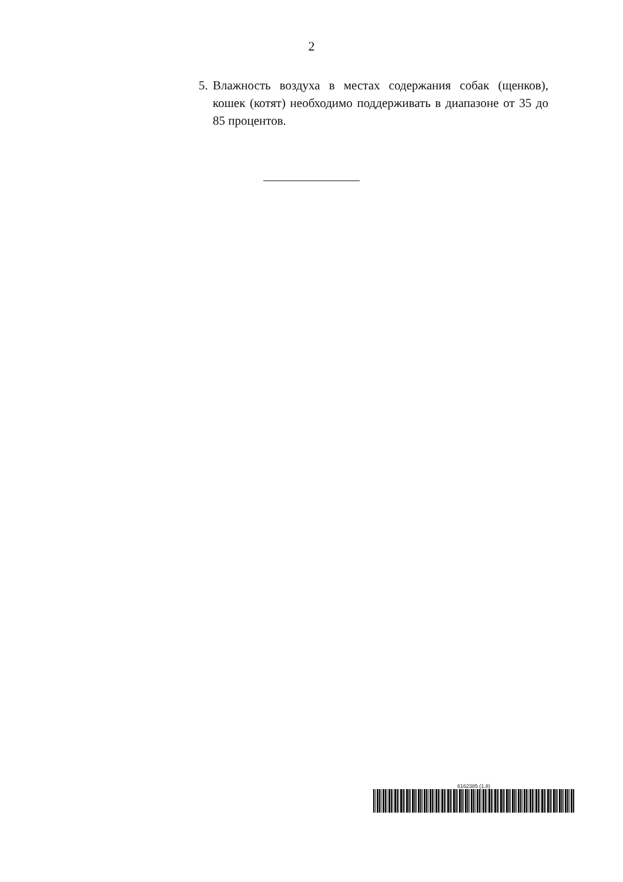2
5. Влажность воздуха в местах содержания собак (щенков), кошек (котят) необходимо поддерживать в диапазоне от 35 до 85 процентов.
6162385 (1.8)